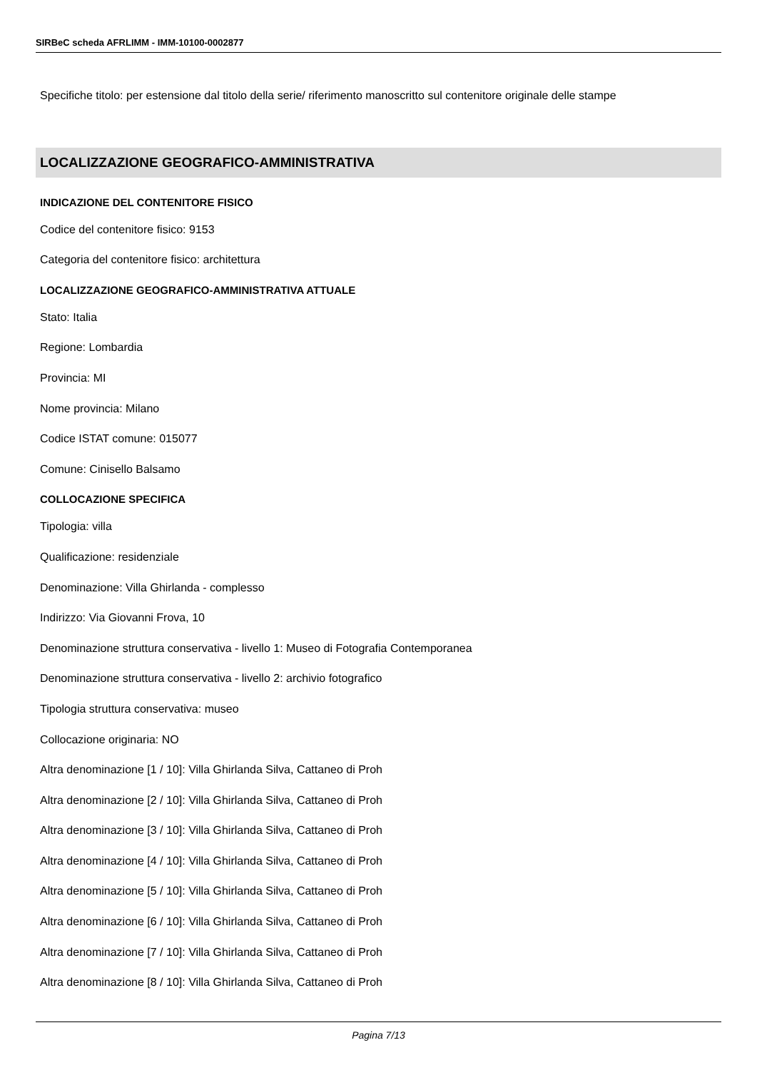SIRBeC scheda AFRLIMM - IMM-10100-0002877
Specifiche titolo: per estensione dal titolo della serie/ riferimento manoscritto sul contenitore originale delle stampe
LOCALIZZAZIONE GEOGRAFICO-AMMINISTRATIVA
INDICAZIONE DEL CONTENITORE FISICO
Codice del contenitore fisico: 9153
Categoria del contenitore fisico: architettura
LOCALIZZAZIONE GEOGRAFICO-AMMINISTRATIVA ATTUALE
Stato: Italia
Regione: Lombardia
Provincia: MI
Nome provincia: Milano
Codice ISTAT comune: 015077
Comune: Cinisello Balsamo
COLLOCAZIONE SPECIFICA
Tipologia: villa
Qualificazione: residenziale
Denominazione: Villa Ghirlanda - complesso
Indirizzo: Via Giovanni Frova, 10
Denominazione struttura conservativa - livello 1: Museo di Fotografia Contemporanea
Denominazione struttura conservativa - livello 2: archivio fotografico
Tipologia struttura conservativa: museo
Collocazione originaria: NO
Altra denominazione [1 / 10]: Villa Ghirlanda Silva, Cattaneo di Proh
Altra denominazione [2 / 10]: Villa Ghirlanda Silva, Cattaneo di Proh
Altra denominazione [3 / 10]: Villa Ghirlanda Silva, Cattaneo di Proh
Altra denominazione [4 / 10]: Villa Ghirlanda Silva, Cattaneo di Proh
Altra denominazione [5 / 10]: Villa Ghirlanda Silva, Cattaneo di Proh
Altra denominazione [6 / 10]: Villa Ghirlanda Silva, Cattaneo di Proh
Altra denominazione [7 / 10]: Villa Ghirlanda Silva, Cattaneo di Proh
Altra denominazione [8 / 10]: Villa Ghirlanda Silva, Cattaneo di Proh
Pagina 7/13